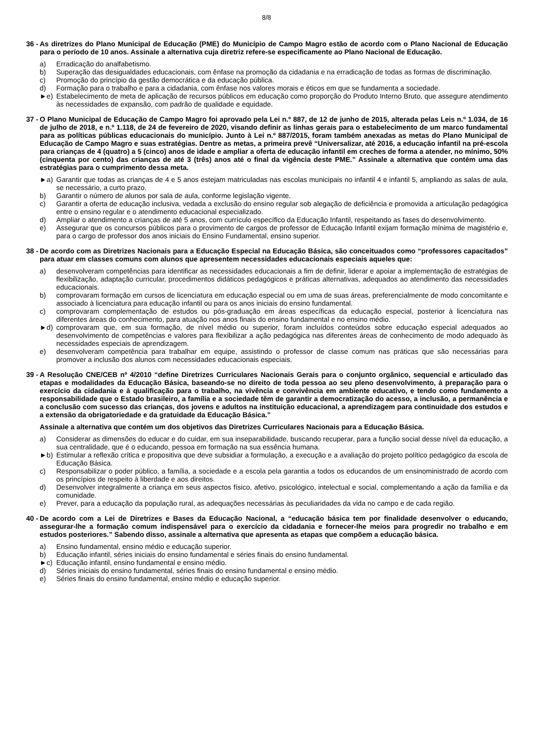8/8
36 - As diretrizes do Plano Municipal de Educação (PME) do Município de Campo Magro estão de acordo com o Plano Nacional de Educação para o período de 10 anos. Assinale a alternativa cuja diretriz refere-se especificamente ao Plano Nacional de Educação.
a) Erradicação do analfabetismo.
b) Superação das desigualdades educacionais, com ênfase na promoção da cidadania e na erradicação de todas as formas de discriminação.
c) Promoção do princípio da gestão democrática e da educação pública.
d) Formação para o trabalho e para a cidadania, com ênfase nos valores morais e éticos em que se fundamenta a sociedade.
►e) Estabelecimento de meta de aplicação de recursos públicos em educação como proporção do Produto Interno Bruto, que assegure atendimento às necessidades de expansão, com padrão de qualidade e equidade.
37 - O Plano Municipal de Educação de Campo Magro foi aprovado pela Lei n.º 887, de 12 de junho de 2015, alterada pelas Leis n.º 1.034, de 16 de julho de 2018, e n.º 1.118, de 24 de fevereiro de 2020, visando definir as linhas gerais para o estabelecimento de um marco fundamental para as políticas públicas educacionais do município. Junto à Lei n.º 887/2015, foram também anexadas as metas do Plano Municipal de Educação de Campo Magro e suas estratégias. Dentre as metas, a primeira prevê “Universalizar, até 2016, a educação infantil na pré-escola para crianças de 4 (quatro) a 5 (cinco) anos de idade e ampliar a oferta de educação infantil em creches de forma a atender, no mínimo, 50% (cinquenta por cento) das crianças de até 3 (três) anos até o final da vigência deste PME.” Assinale a alternativa que contém uma das estratégias para o cumprimento dessa meta.
►a) Garantir que todas as crianças de 4 e 5 anos estejam matriculadas nas escolas municipais no infantil 4 e infantil 5, ampliando as salas de aula, se necessário, a curto prazo.
b) Garantir o número de alunos por sala de aula, conforme legislação vigente.
c) Garantir a oferta de educação inclusiva, vedada a exclusão do ensino regular sob alegação de deficiência e promovida a articulação pedagógica entre o ensino regular e o atendimento educacional especializado.
d) Ampliar o atendimento a crianças de até 5 anos, com currículo específico da Educação Infantil, respeitando as fases do desenvolvimento.
e) Assegurar que os concursos públicos para o provimento de cargos de professor de Educação Infantil exijam formação mínima de magistério e, para o cargo de professor dos anos iniciais do Ensino Fundamental, ensino superior.
38 - De acordo com as Diretrizes Nacionais para a Educação Especial na Educação Básica, são conceituados como “professores capacitados” para atuar em classes comuns com alunos que apresentem necessidades educacionais especiais aqueles que:
a) desenvolveram competências para identificar as necessidades educacionais a fim de definir, liderar e apoiar a implementação de estratégias de flexibilização, adaptação curricular, procedimentos didáticos pedagógicos e práticas alternativas, adequados ao atendimento das necessidades educacionais.
b) comprovaram formação em cursos de licenciatura em educação especial ou em uma de suas áreas, preferencialmente de modo concomitante e associado à licenciatura para educação infantil ou para os anos iniciais do ensino fundamental.
c) comprovaram complementação de estudos ou pós-graduação em áreas específicas da educação especial, posterior à licenciatura nas diferentes áreas do conhecimento, para atuação nos anos finais do ensino fundamental e no ensino médio.
►d) comprovaram que, em sua formação, de nível médio ou superior, foram incluídos conteúdos sobre educação especial adequados ao desenvolvimento de competências e valores para flexibilizar a ação pedagógica nas diferentes áreas de conhecimento de modo adequado às necessidades especiais de aprendizagem.
e) desenvolveram competência para trabalhar em equipe, assistindo o professor de classe comum nas práticas que são necessárias para promover a inclusão dos alunos com necessidades educacionais especiais.
39 - A Resolução CNE/CEB nº 4/2010 “define Diretrizes Curriculares Nacionais Gerais para o conjunto orgânico, sequencial e articulado das etapas e modalidades da Educação Básica, baseando-se no direito de toda pessoa ao seu pleno desenvolvimento, à preparação para o exercício da cidadania e à qualificação para o trabalho, na vivência e convivência em ambiente educativo, e tendo como fundamento a responsabilidade que o Estado brasileiro, a família e a sociedade têm de garantir a democratização do acesso, a inclusão, a permanência e a conclusão com sucesso das crianças, dos jovens e adultos na instituição educacional, a aprendizagem para continuidade dos estudos e a extensão da obrigatoriedade e da gratuidade da Educação Básica.”
Assinale a alternativa que contém um dos objetivos das Diretrizes Curriculares Nacionais para a Educação Básica.
a) Considerar as dimensões do educar e do cuidar, em sua inseparabilidade, buscando recuperar, para a função social desse nível da educação, a sua centralidade, que é o educando, pessoa em formação na sua essência humana.
►b) Estimular a reflexão crítica e propositiva que deve subsidiar a formulação, a execução e a avaliação do projeto político pedagógico da escola de Educação Básica.
c) Responsabilizar o poder público, a família, a sociedade e a escola pela garantia a todos os educandos de um ensinoministrado de acordo com os princípios de respeito à liberdade e aos direitos.
d) Desenvolver integralmente a criança em seus aspectos físico, afetivo, psicológico, intelectual e social, complementando a ação da família e da comunidade.
e) Prever, para a educação da população rural, as adequações necessárias às peculiaridades da vida no campo e de cada região.
40 - De acordo com a Lei de Diretrizes e Bases da Educação Nacional, a “educação básica tem por finalidade desenvolver o educando, assegurar-lhe a formação comum indispensável para o exercício da cidadania e fornecer-lhe meios para progredir no trabalho e em estudos posteriores.” Sabendo disso, assinale a alternativa que apresenta as etapas que compõem a educação básica.
a) Ensino fundamental, ensino médio e educação superior.
b) Educação infantil, séries iniciais do ensino fundamental e séries finais do ensino fundamental.
►c) Educação infantil, ensino fundamental e ensino médio.
d) Séries iniciais do ensino fundamental, séries finais do ensino fundamental e ensino médio.
e) Séries finais do ensino fundamental, ensino médio e educação superior.